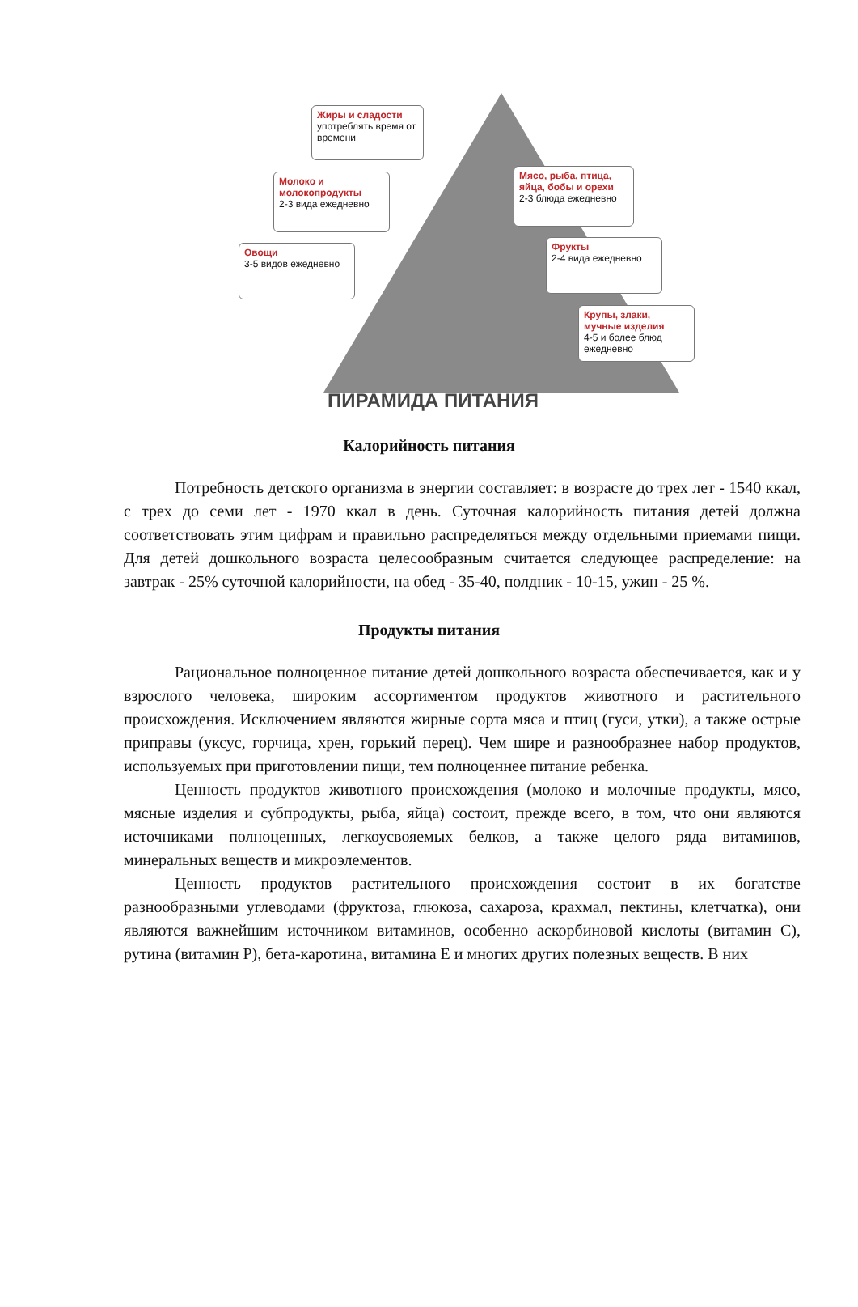Жиры и сладости
употреблять время от времени
Молоко и молокопродукты
2-3 вида ежедневно
Мясо, рыба, птица, яйца, бобы и орехи
2-3 блюда ежедневно
Овощи
3-5 видов ежедневно
Фрукты
2-4 вида ежедневно
Крупы, злаки, мучные изделия
4-5 и более блюд ежедневно
ПИРАМИДА ПИТАНИЯ
Калорийность питания
Потребность детского организма в энергии составляет: в возрасте до трех лет - 1540 ккал, с трех до семи лет - 1970 ккал в день. Суточная калорийность питания детей должна соответствовать этим цифрам и правильно распределяться между отдельными приемами пищи. Для детей дошкольного возраста целесообразным считается следующее распределение: на завтрак - 25% суточной калорийности, на обед - 35-40, полдник - 10-15, ужин - 25 %.
Продукты питания
Рациональное полноценное питание детей дошкольного возраста обеспечивается, как и у взрослого человека, широким ассортиментом продуктов животного и растительного происхождения. Исключением являются жирные сорта мяса и птиц (гуси, утки), а также острые приправы (уксус, горчица, хрен, горький перец). Чем шире и разнообразнее набор продуктов, используемых при приготовлении пищи, тем полноценнее питание ребенка.
Ценность продуктов животного происхождения (молоко и молочные продукты, мясо, мясные изделия и субпродукты, рыба, яйца) состоит, прежде всего, в том, что они являются источниками полноценных, легкоусвояемых белков, а также целого ряда витаминов, минеральных веществ и микроэлементов.
Ценность продуктов растительного происхождения состоит в их богатстве разнообразными углеводами (фруктоза, глюкоза, сахароза, крахмал, пектины, клетчатка), они являются важнейшим источником витаминов, особенно аскорбиновой кислоты (витамин С), рутина (витамин Р), бета-каротина, витамина Е и многих других полезных веществ. В них